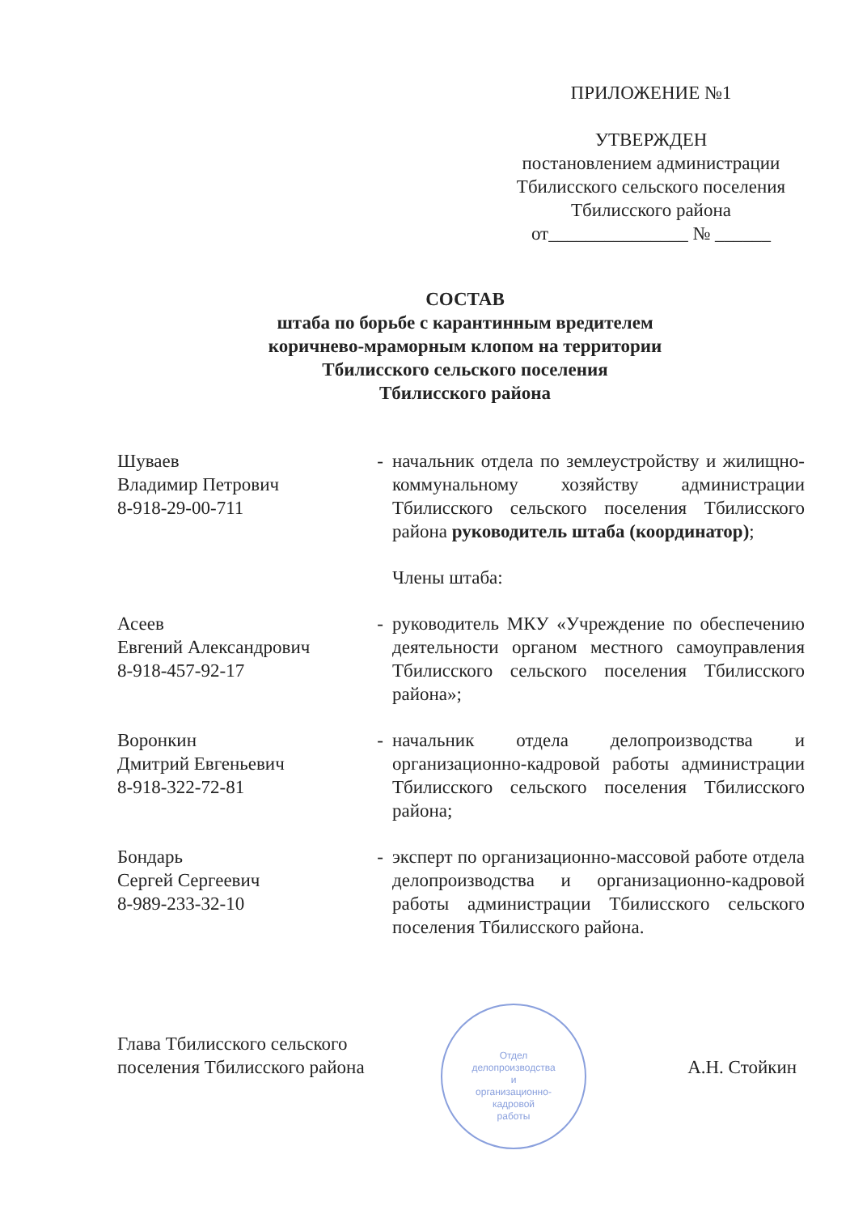ПРИЛОЖЕНИЕ №1
УТВЕРЖДЕН
постановлением администрации
Тбилисского сельского поселения
Тбилисского района
от_______________ № ______
СОСТАВ
штаба по борьбе с карантинным вредителем
коричнево-мраморным клопом на территории
Тбилисского сельского поселения
Тбилисского района
Шуваев
Владимир Петрович
8-918-29-00-711
- начальник отдела по землеустройству и жилищно-коммунальному хозяйству администрации Тбилисского сельского поселения Тбилисского района руководитель штаба (координатор);
Члены штаба:
Асеев
Евгений Александрович
8-918-457-92-17
- руководитель МКУ «Учреждение по обеспечению деятельности органом местного самоуправления Тбилисского сельского поселения Тбилисского района»;
Воронкин
Дмитрий Евгеньевич
8-918-322-72-81
- начальник отдела делопроизводства и организационно-кадровой работы администрации Тбилисского сельского поселения Тбилисского района;
Бондарь
Сергей Сергеевич
8-989-233-32-10
- эксперт по организационно-массовой работе отдела делопроизводства и организационно-кадровой работы администрации Тбилисского сельского поселения Тбилисского района.
Отдел
делопроизводства
и
организационно-
кадровой
работы
Глава Тбилисского сельского
поселения Тбилисского района
А.Н. Стойкин